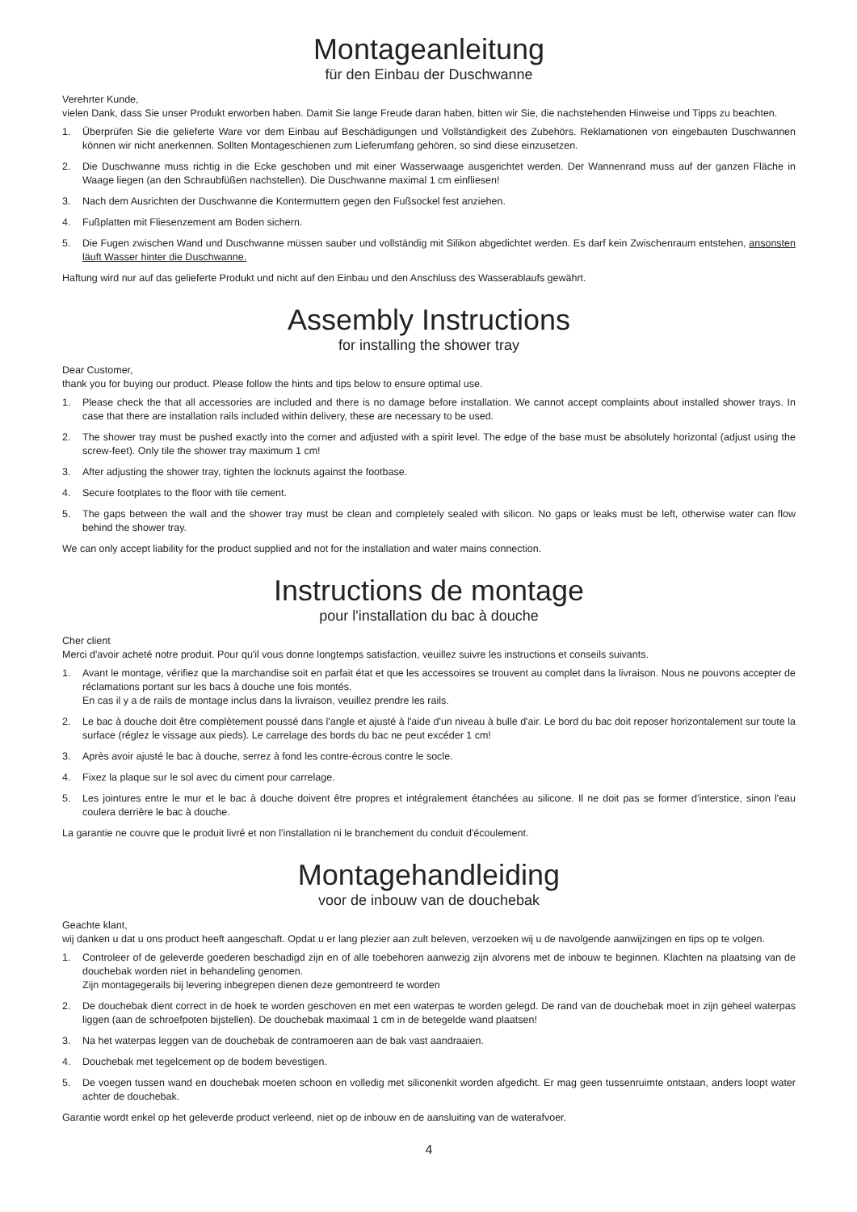Montageanleitung
für den Einbau der Duschwanne
Verehrter Kunde,
vielen Dank, dass Sie unser Produkt erworben haben. Damit Sie lange Freude daran haben, bitten wir Sie, die nachstehenden Hinweise und Tipps zu beachten.
1. Überprüfen Sie die gelieferte Ware vor dem Einbau auf Beschädigungen und Vollständigkeit des Zubehörs. Reklamationen von eingebauten Duschwannen können wir nicht anerkennen. Sollten Montageschienen zum Lieferumfang gehören, so sind diese einzusetzen.
2. Die Duschwanne muss richtig in die Ecke geschoben und mit einer Wasserwaage ausgerichtet werden. Der Wannenrand muss auf der ganzen Fläche in Waage liegen (an den Schraubfüßen nachstellen). Die Duschwanne maximal 1 cm einfliesen!
3. Nach dem Ausrichten der Duschwanne die Kontermuttern gegen den Fußsockel fest anziehen.
4. Fußplatten mit Fliesenzement am Boden sichern.
5. Die Fugen zwischen Wand und Duschwanne müssen sauber und vollständig mit Silikon abgedichtet werden. Es darf kein Zwischenraum entstehen, ansonsten läuft Wasser hinter die Duschwanne.
Haftung wird nur auf das gelieferte Produkt und nicht auf den Einbau und den Anschluss des Wasserablaufs gewährt.
Assembly Instructions
for installing the shower tray
Dear Customer,
thank you for buying our product. Please follow the hints and tips below to ensure optimal use.
1. Please check the that all accessories are included and there is no damage before installation. We cannot accept complaints about installed shower trays. In case that there are installation rails included within delivery, these are necessary to be used.
2. The shower tray must be pushed exactly into the corner and adjusted with a spirit level. The edge of the base must be absolutely horizontal (adjust using the screw-feet). Only tile the shower tray maximum 1 cm!
3. After adjusting the shower tray, tighten the locknuts against the footbase.
4. Secure footplates to the floor with tile cement.
5. The gaps between the wall and the shower tray must be clean and completely sealed with silicon. No gaps or leaks must be left, otherwise water can flow behind the shower tray.
We can only accept liability for the product supplied and not for the installation and water mains connection.
Instructions de montage
pour l'installation du bac à douche
Cher client
Merci d'avoir acheté notre produit. Pour qu'il vous donne longtemps satisfaction, veuillez suivre les instructions et conseils suivants.
1. Avant le montage, vérifiez que la marchandise soit en parfait état et que les accessoires se trouvent au complet dans la livraison. Nous ne pouvons accepter de réclamations portant sur les bacs à douche une fois montés.
En cas il y a de rails de montage inclus dans la livraison, veuillez prendre les rails.
2. Le bac à douche doit être complètement poussé dans l'angle et ajusté à l'aide d'un niveau à bulle d'air. Le bord du bac doit reposer horizontalement sur toute la surface (réglez le vissage aux pieds). Le carrelage des bords du bac ne peut excéder 1 cm!
3. Après avoir ajusté le bac à douche, serrez à fond les contre-écrous contre le socle.
4. Fixez la plaque sur le sol avec du ciment pour carrelage.
5. Les jointures entre le mur et le bac à douche doivent être propres et intégralement étanchées au silicone. Il ne doit pas se former d'interstice, sinon l'eau coulera derrière le bac à douche.
La garantie ne couvre que le produit livré et non l'installation ni le branchement du conduit d'écoulement.
Montagehandleiding
voor de inbouw van de douchebak
Geachte klant,
wij danken u dat u ons product heeft aangeschaft. Opdat u er lang plezier aan zult beleven, verzoeken wij u de navolgende aanwijzingen en tips op te volgen.
1. Controleer of de geleverde goederen beschadigd zijn en of alle toebehoren aanwezig zijn alvorens met de inbouw te beginnen. Klachten na plaatsing van de douchebak worden niet in behandeling genomen.
Zijn montagegerails bij levering inbegrepen dienen deze gemontreerd te worden
2. De douchebak dient correct in de hoek te worden geschoven en met een waterpas te worden gelegd. De rand van de douchebak moet in zijn geheel waterpas liggen (aan de schroefpoten bijstellen). De douchebak maximaal 1 cm in de betegelde wand plaatsen!
3. Na het waterpas leggen van de douchebak de contramoeren aan de bak vast aandraaien.
4. Douchebak met tegelcement op de bodem bevestigen.
5. De voegen tussen wand en douchebak moeten schoon en volledig met siliconenkit worden afgedicht. Er mag geen tussenruimte ontstaan, anders loopt water achter de douchebak.
Garantie wordt enkel op het geleverde product verleend, niet op de inbouw en de aansluiting van de waterafvoer.
4